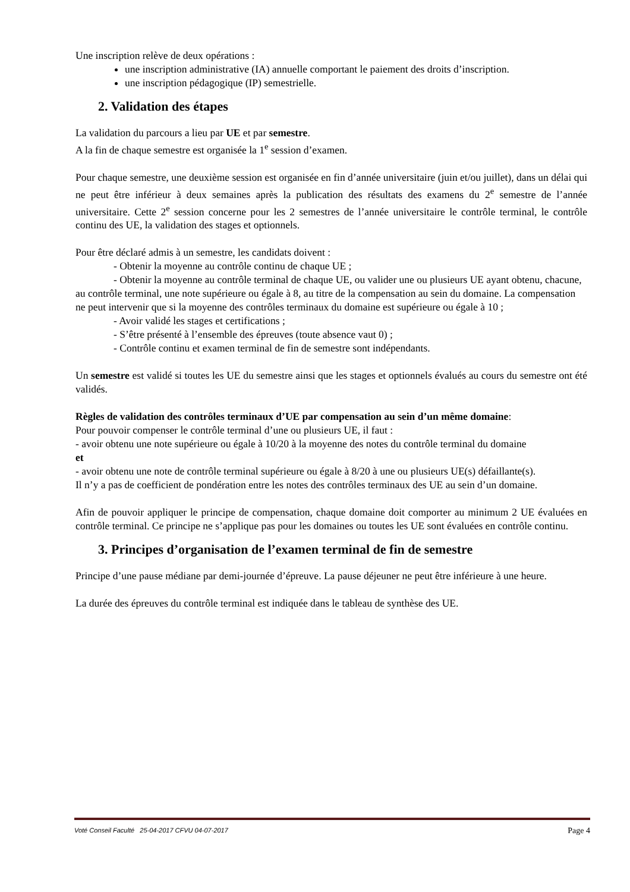Une inscription relève de deux opérations :
une inscription administrative (IA) annuelle comportant le paiement des droits d’inscription.
une inscription pédagogique (IP) semestrielle.
2. Validation des étapes
La validation du parcours a lieu par UE et par semestre.
A la fin de chaque semestre est organisée la 1<sup>e</sup> session d’examen.
Pour chaque semestre, une deuxième session est organisée en fin d’année universitaire (juin et/ou juillet), dans un délai qui ne peut être inférieur à deux semaines après la publication des résultats des examens du 2<sup>e</sup> semestre de l’année universitaire. Cette 2<sup>e</sup> session concerne pour les 2 semestres de l’année universitaire le contrôle terminal, le contrôle continu des UE, la validation des stages et optionnels.
Pour être déclaré admis à un semestre, les candidats doivent :
- Obtenir la moyenne au contrôle continu de chaque UE ;
- Obtenir la moyenne au contrôle terminal de chaque UE, ou valider une ou plusieurs UE ayant obtenu, chacune, au contrôle terminal, une note supérieure ou égale à 8, au titre de la compensation au sein du domaine. La compensation ne peut intervenir que si la moyenne des contrôles terminaux du domaine est supérieure ou égale à 10 ;
- Avoir validé les stages et certifications ;
- S’être présenté à l’ensemble des épreuves (toute absence vaut 0) ;
- Contrôle continu et examen terminal de fin de semestre sont indépendants.
Un semestre est validé si toutes les UE du semestre ainsi que les stages et optionnels évalués au cours du semestre ont été validés.
Règles de validation des contrôles terminaux d’UE par compensation au sein d’un même domaine:
Pour pouvoir compenser le contrôle terminal d’une ou plusieurs UE, il faut :
- avoir obtenu une note supérieure ou égale à 10/20 à la moyenne des notes du contrôle terminal du domaine
et
- avoir obtenu une note de contrôle terminal supérieure ou égale à 8/20 à une ou plusieurs UE(s) défaillante(s).
Il n’y a pas de coefficient de pondération entre les notes des contrôles terminaux des UE au sein d’un domaine.
Afin de pouvoir appliquer le principe de compensation, chaque domaine doit comporter au minimum 2 UE évaluées en contrôle terminal. Ce principe ne s’applique pas pour les domaines ou toutes les UE sont évaluées en contrôle continu.
3. Principes d’organisation de l’examen terminal de fin de semestre
Principe d’une pause médiane par demi-journée d’épreuve. La pause déjeuner ne peut être inférieure à une heure.
La durée des épreuves du contrôle terminal est indiquée dans le tableau de synthèse des UE.
Voté Conseil Faculté 25-04-2017 CFVU 04-07-2017 Page 4